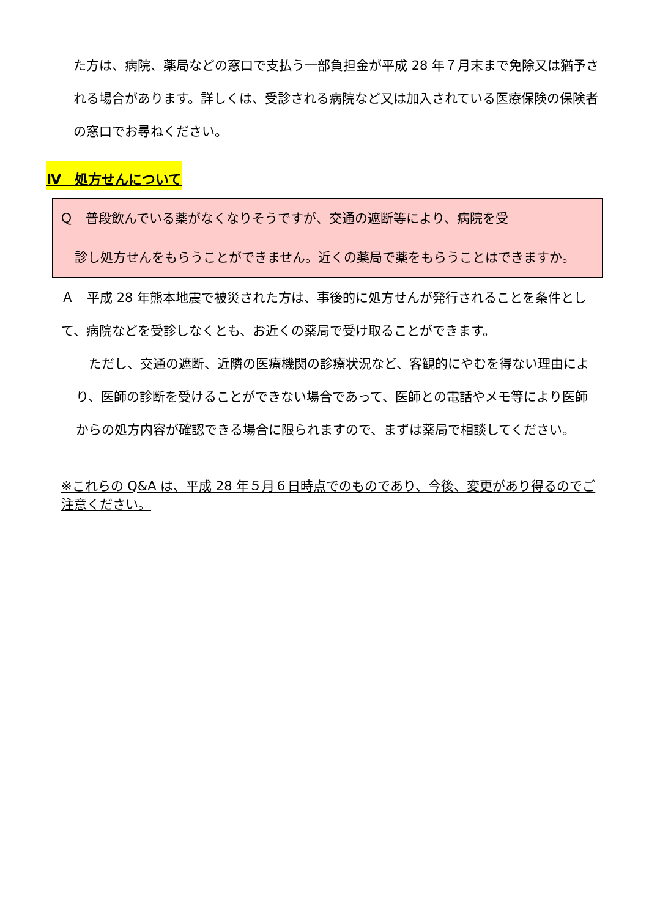た方は、病院、薬局などの窓口で支払う一部負担金が平成 28 年７月末まで免除又は猶予される場合があります。詳しくは、受診される病院など又は加入されている医療保険の保険者の窓口でお尋ねください。
Ⅳ　処方せんについて
Ｑ　普段飲んでいる薬がなくなりそうですが、交通の遮断等により、病院を受
診し処方せんをもらうことができません。近くの薬局で薬をもらうことはできますか。
Ａ　平成 28 年熊本地震で被災された方は、事後的に処方せんが発行されることを条件として、病院などを受診しなくとも、お近くの薬局で受け取ることができます。
　ただし、交通の遮断、近隣の医療機関の診療状況など、客観的にやむを得ない理由により、医師の診断を受けることができない場合であって、医師との電話やメモ等により医師からの処方内容が確認できる場合に限られますので、まずは薬局で相談してください。
※これらの Q&A は、平成 28 年５月６日時点でのものであり、今後、変更があり得るのでご注意ください。